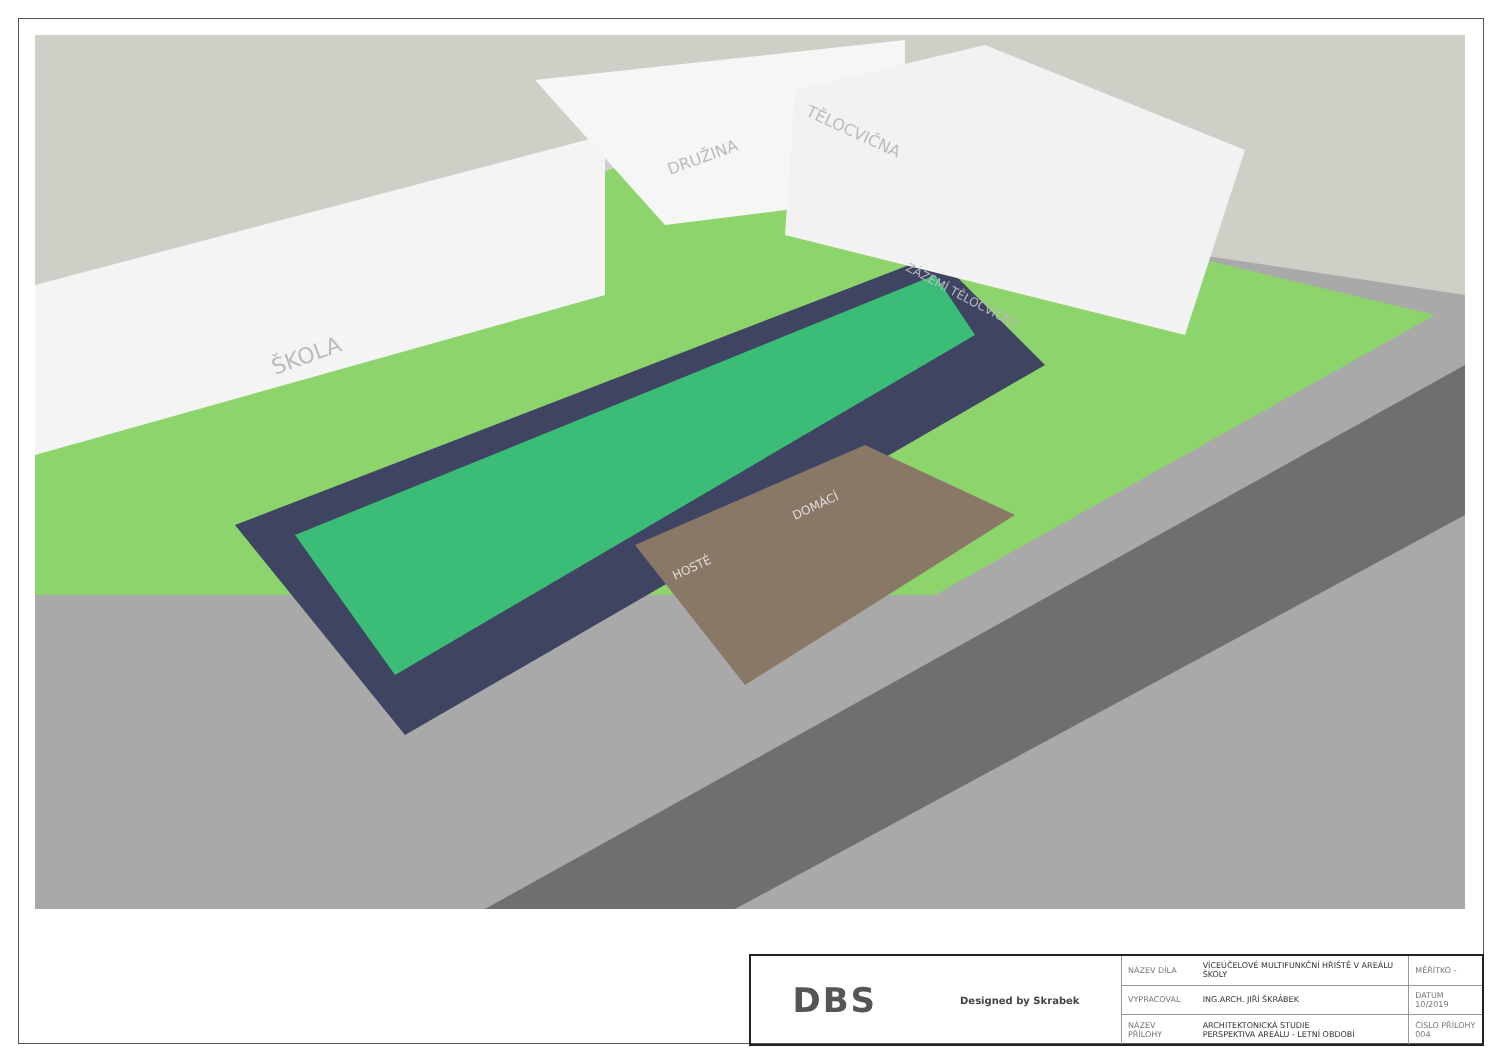ŠKOLA
DRUŽINA
TĚLOCVIČNA
ZÁZEMÍ TĚLOCVIČNY
HOSTÉ
DOMÁCÍ
DBS Designed by Skrabek
| NÁZEV DÍLA | VÍCEÚČELOVÉ MULTIFUNKČNÍ HŘIŠTĚ V AREÁLU ŠKOLY | MĚŘÍTKO - |
| VYPRACOVAL | ING.ARCH. JIŘÍ ŠKRÁBEK | DATUM 10/2019 |
| NÁZEV PŘÍLOHY | ARCHITEKTONICKÁ STUDIE PERSPEKTIVA AREÁLU - LETNÍ OBDOBÍ | ČÍSLO PŘÍLOHY 004 |